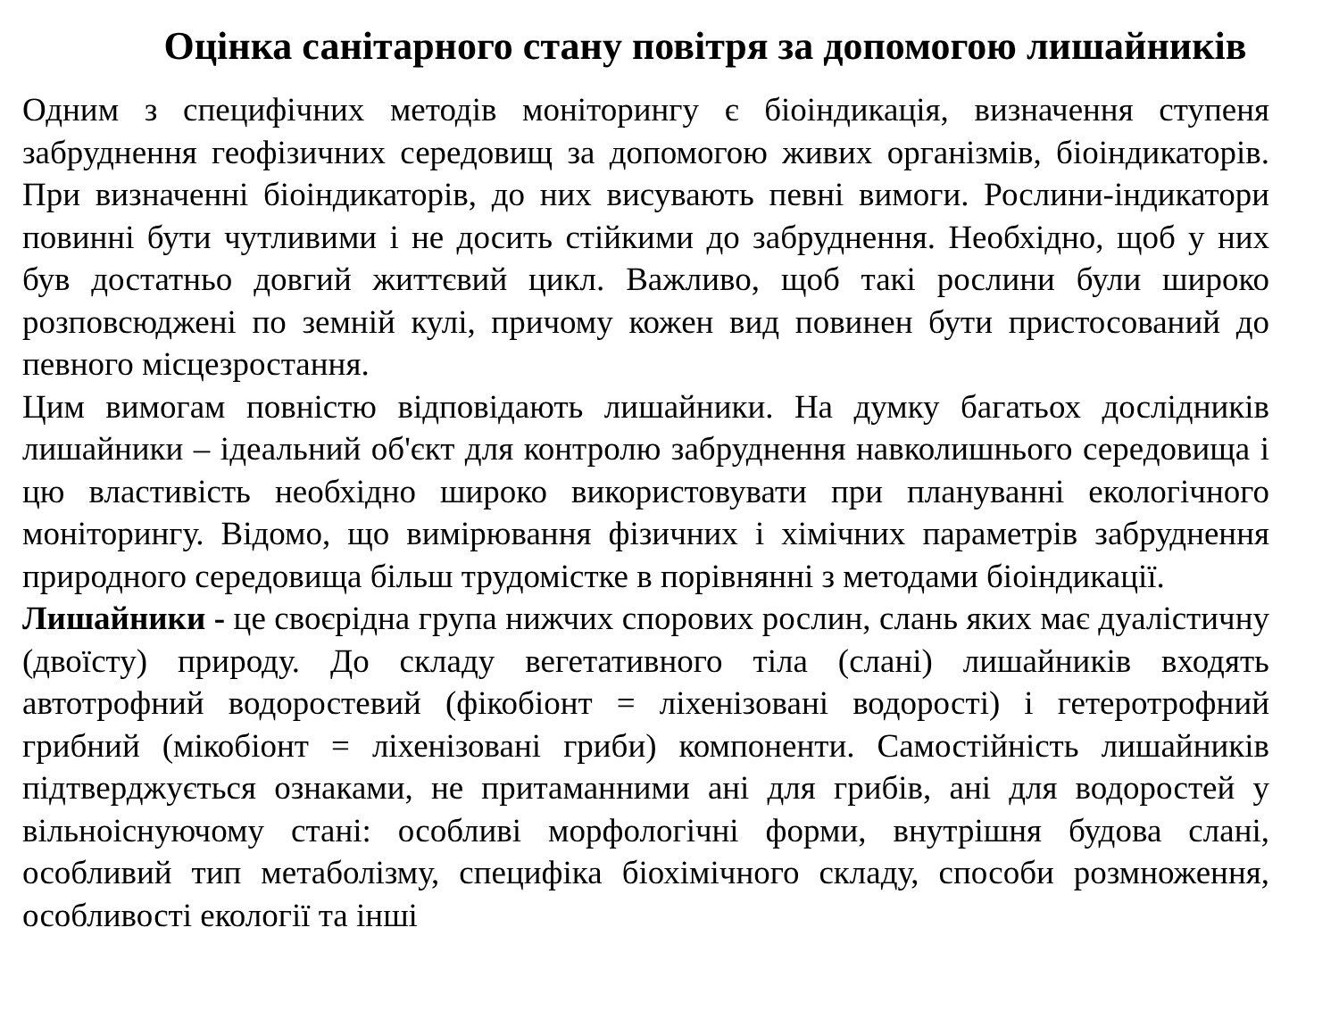Оцінка санітарного стану повітря за допомогою лишайників
Одним з специфічних методів моніторингу є біоіндикація, визначення ступеня забруднення геофізичних середовищ за допомогою живих організмів, біоіндикаторів. При визначенні біоіндикаторів, до них висувають певні вимоги. Рослини-індикатори повинні бути чутливими і не досить стійкими до забруднення. Необхідно, щоб у них був достатньо довгий життєвий цикл. Важливо, щоб такі рослини були широко розповсюджені по земній кулі, причому кожен вид повинен бути пристосований до певного місцезростання.
Цим вимогам повністю відповідають лишайники. На думку багатьох дослідників лишайники – ідеальний об'єкт для контролю забруднення навколишнього середовища і цю властивість необхідно широко використовувати при плануванні екологічного моніторингу. Відомо, що вимірювання фізичних і хімічних параметрів забруднення природного середовища більш трудомістке в порівнянні з методами біоіндикації.
Лишайники - це своєрідна група нижчих спорових рослин, слань яких має дуалістичну (двоїсту) природу. До складу вегетативного тіла (слані) лишайників входять автотрофний водоростевий (фікобіонт = ліхенізовані водорості) і гетеротрофний грибний (мікобіонт = ліхенізовані гриби) компоненти. Самостійність лишайників підтверджується ознаками, не притаманними ані для грибів, ані для водоростей у вільноіснуючому стані: особливі морфологічні форми, внутрішня будова слані, особливий тип метаболізму, специфіка біохімічного складу, способи розмноження, особливості екології та інші